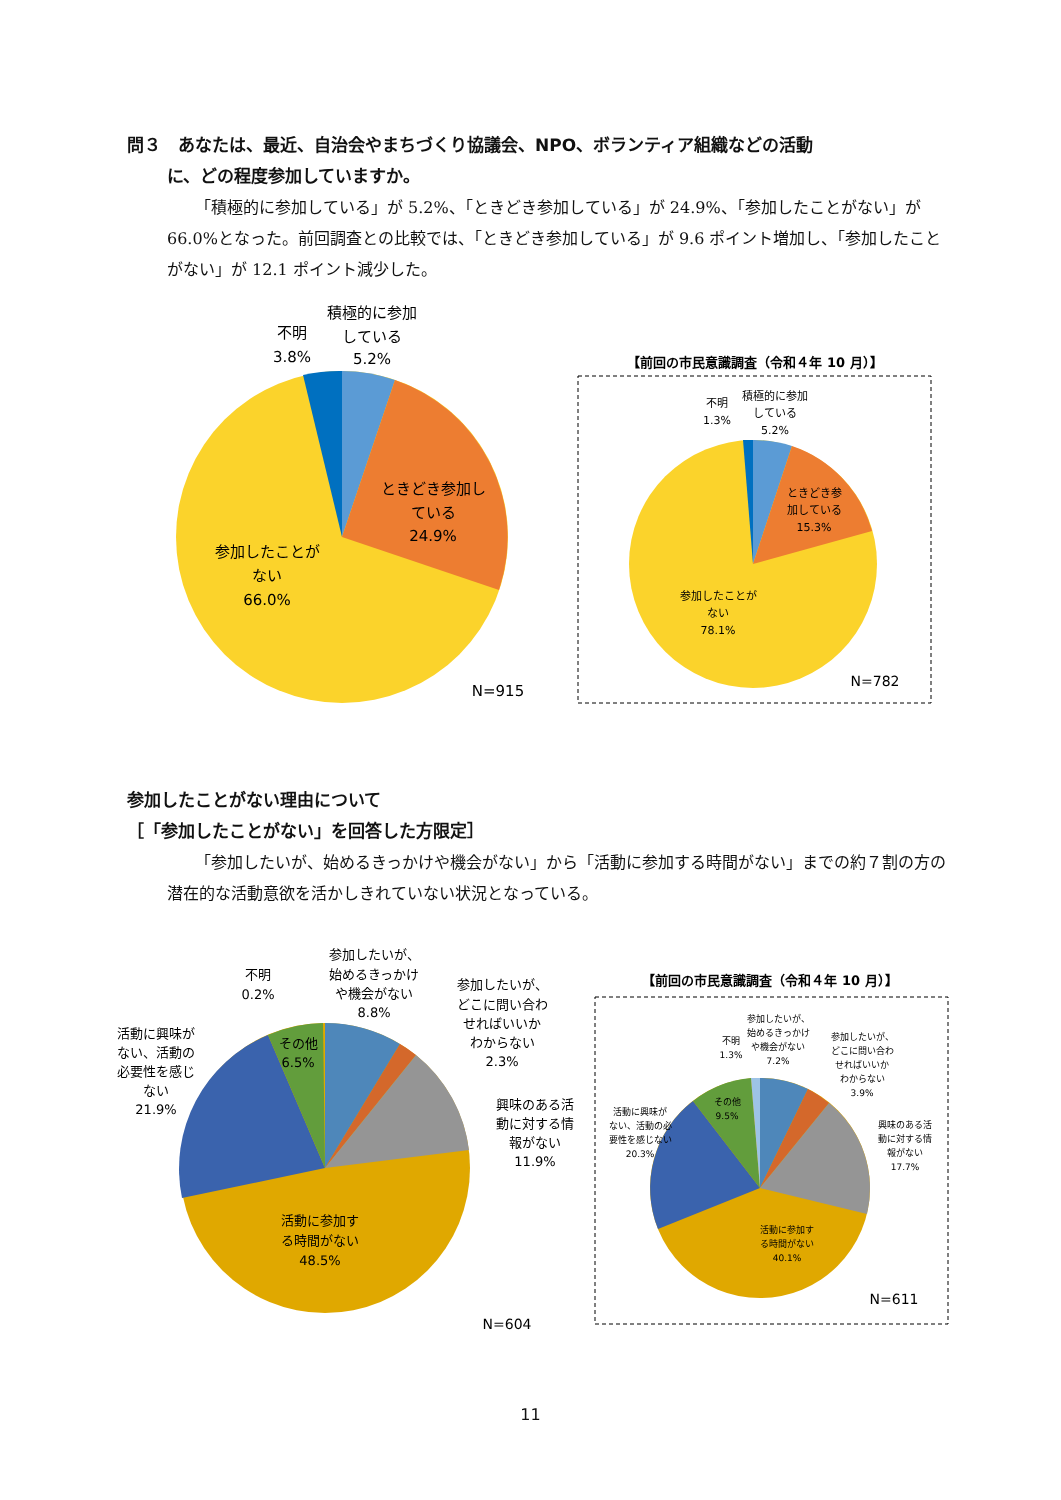問３　あなたは、最近、自治会やまちづくり協議会、NPO、ボランティア組織などの活動
に、どの程度参加していますか。
「積極的に参加している」が 5.2%、「ときどき参加している」が 24.9%、「参加したことがない」が 66.0%となった。前回調査との比較では、「ときどき参加している」が 9.6 ポイント増加し、「参加したことがない」が 12.1 ポイント減少した。
積極的に参加
している
5.2%
不明
3.8%
ときどき参加し
ている
24.9%
参加したことが
ない
66.0%
N=915
【前回の市民意識調査（令和４年 10 月）】
積極的に参加
している
5.2%
不明
1.3%
ときどき参
加している
15.3%
参加したことが
ない
78.1%
N=782
参加したことがない理由について
［「参加したことがない」を回答した方限定］
「参加したいが、始めるきっかけや機会がない」から「活動に参加する時間がない」までの約７割の方の潜在的な活動意欲を活かしきれていない状況となっている。
不明
0.2%
参加したいが、
始めるきっかけ
や機会がない
8.8%
参加したいが、
どこに問い合わ
せればいいか
わからない
2.3%
活動に興味が
ない、活動の
必要性を感じ
ない
21.9%
その他
6.5%
興味のある活
動に対する情
報がない
11.9%
活動に参加す
る時間がない
48.5%
N=604
【前回の市民意識調査（令和４年 10 月）】
参加したいが、
始めるきっかけ
や機会がない
7.2%
不明
1.3%
参加したいが、
どこに問い合わ
せればいいか
わからない
3.9%
活動に興味が
ない、活動の必
要性を感じない
20.3%
その他
9.5%
興味のある活
動に対する情
報がない
17.7%
活動に参加す
る時間がない
40.1%
N=611
11